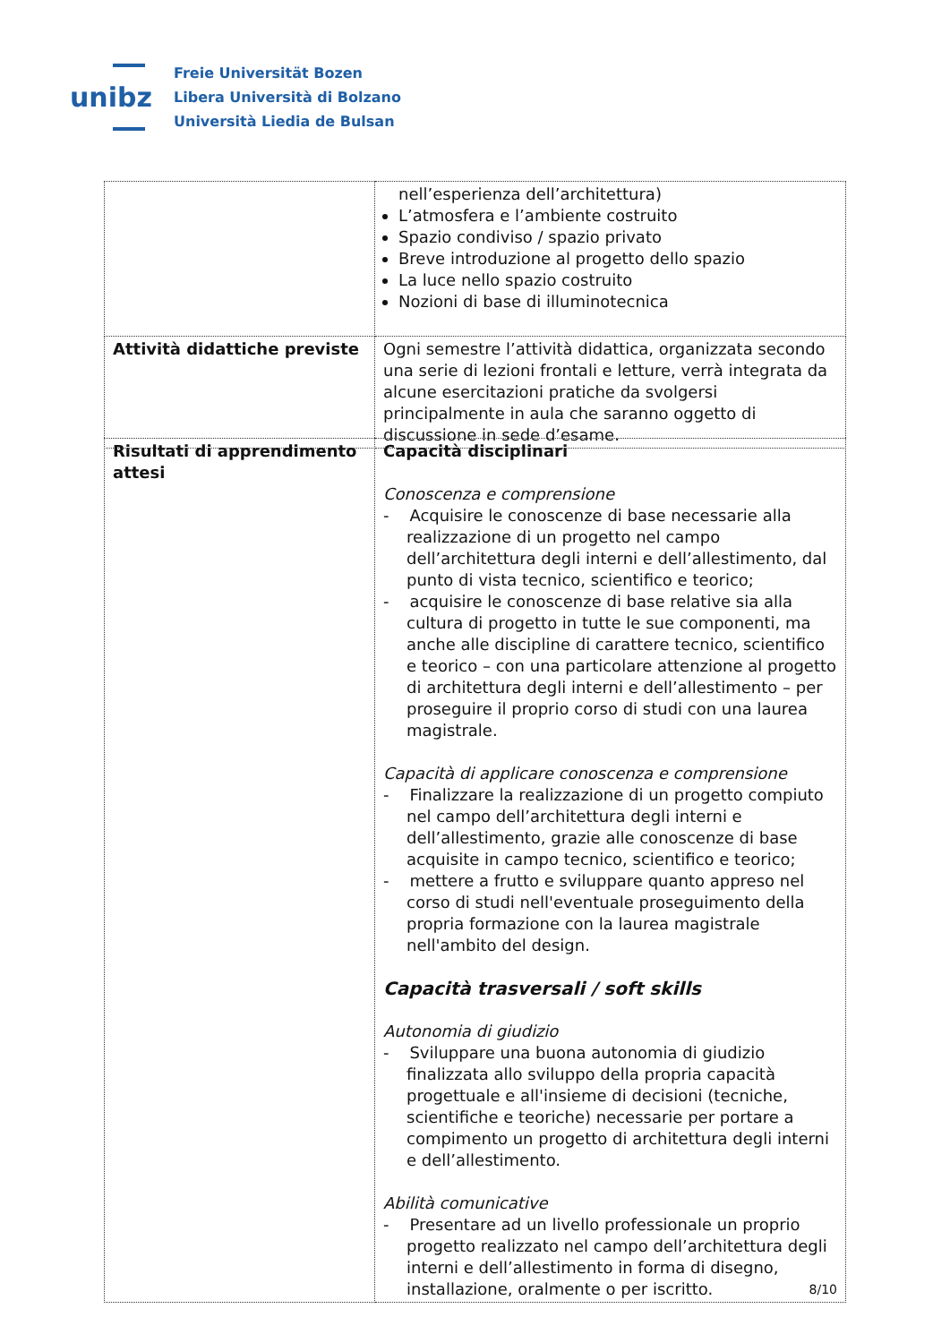unibz
Freie Universität Bozen
Libera Università di Bolzano
Università Liedia de Bulsan
| | nell’esperienza dell’architettura) L’atmosfera e l’ambiente costruito Spazio condiviso / spazio privato Breve introduzione al progetto dello spazio La luce nello spazio costruito Nozioni di base di illuminotecnica |
| Attività didattiche previste | Ogni semestre l’attività didattica, organizzata secondo una serie di lezioni frontali e letture, verrà integrata da alcune esercitazioni pratiche da svolgersi principalmente in aula che saranno oggetto di discussione in sede d’esame. |
| Risultati di apprendimento attesi | Capacità disciplinari Conoscenza e comprensione - Acquisire le conoscenze di base necessarie alla realizzazione di un progetto nel campo dell’architettura degli interni e dell’allestimento, dal punto di vista tecnico, scientifico e teorico; - acquisire le conoscenze di base relative sia alla cultura di progetto in tutte le sue componenti, ma anche alle discipline di carattere tecnico, scientifico e teorico – con una particolare attenzione al progetto di architettura degli interni e dell’allestimento – per proseguire il proprio corso di studi con una laurea magistrale. Capacità di applicare conoscenza e comprensione - Finalizzare la realizzazione di un progetto compiuto nel campo dell’architettura degli interni e dell’allestimento, grazie alle conoscenze di base acquisite in campo tecnico, scientifico e teorico; - mettere a frutto e sviluppare quanto appreso nel corso di studi nell'eventuale proseguimento della propria formazione con la laurea magistrale nell'ambito del design. Capacità trasversali / soft skills Autonomia di giudizio - Sviluppare una buona autonomia di giudizio finalizzata allo sviluppo della propria capacità progettuale e all'insieme di decisioni (tecniche, scientifiche e teoriche) necessarie per portare a compimento un progetto di architettura degli interni e dell’allestimento. Abilità comunicative - Presentare ad un livello professionale un proprio progetto realizzato nel campo dell’architettura degli interni e dell’allestimento in forma di disegno, installazione, oralmente o per iscritto. |
8/10